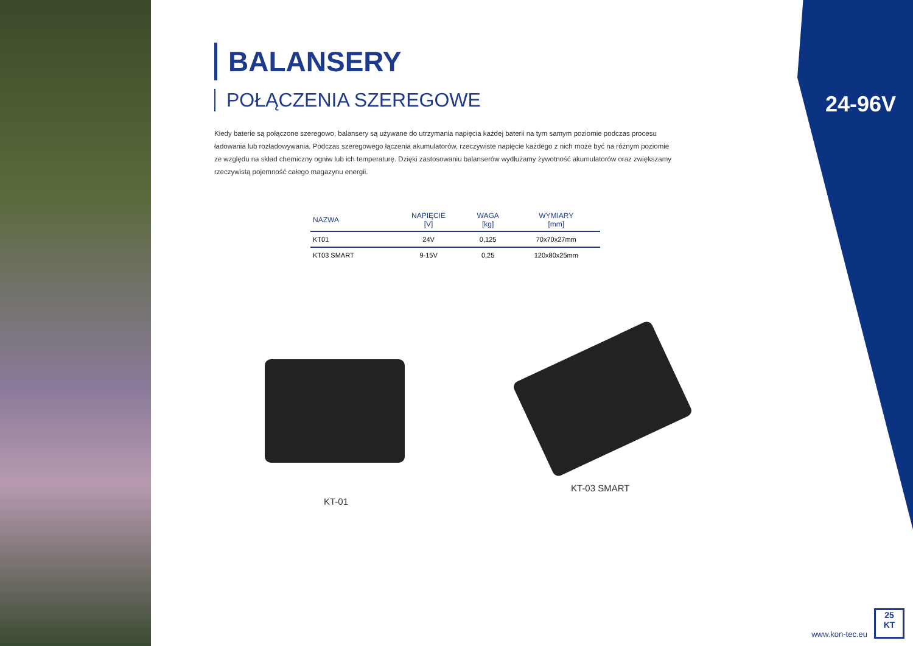24-96V
BALANSERY
POŁĄCZENIA SZEREGOWE
Kiedy baterie są połączone szeregowo, balansery są używane do utrzymania napięcia każdej baterii na tym samym poziomie podczas procesu ładowania lub rozładowywania. Podczas szeregowego łączenia akumulatorów, rzeczywiste napięcie każdego z nich może być na różnym poziomie ze względu na skład chemiczny ogniw lub ich temperaturę. Dzięki zastosowaniu balanserów wydłużamy żywotność akumulatorów oraz zwiększamy rzeczywistą pojemność całego magazynu energii.
| NAZWA | NAPIĘCIE [V] | WAGA [kg] | WYMIARY [mm] |
| --- | --- | --- | --- |
| KT01 | 24V | 0,125 | 70x70x27mm |
| KT03 SMART | 9-15V | 0,25 | 120x80x25mm |
KT-01
KT-03 SMART
www.kon-tec.eu
25
KT